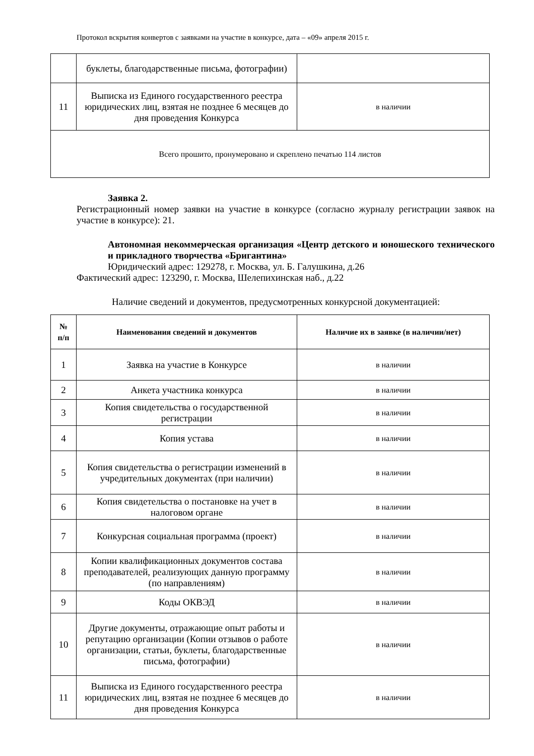Протокол вскрытия конвертов с заявками на участие в конкурсе, дата – «09» апреля 2015 г.
| | буклеты, благодарственные письма, фотографии) | |
| 11 | Выписка из Единого государственного реестра юридических лиц, взятая не позднее 6 месяцев до дня проведения Конкурса | в наличии |
| Всего прошито, пронумеровано и скреплено печатью 114 листов | | |
Заявка 2.
Регистрационный номер заявки на участие в конкурсе (согласно журналу регистрации заявок на участие в конкурсе): 21.
Автономная некоммерческая организация «Центр детского и юношеского технического и прикладного творчества «Бригантина»
Юридический адрес: 129278, г. Москва, ул. Б. Галушкина, д.26
Фактический адрес: 123290, г. Москва, Шелепихинская наб., д.22
Наличие сведений и документов, предусмотренных конкурсной документацией:
| № п/п | Наименования сведений и документов | Наличие их в заявке (в наличии/нет) |
| --- | --- | --- |
| 1 | Заявка на участие в Конкурсе | в наличии |
| 2 | Анкета участника конкурса | в наличии |
| 3 | Копия свидетельства о государственной регистрации | в наличии |
| 4 | Копия устава | в наличии |
| 5 | Копия свидетельства о регистрации изменений в учредительных документах (при наличии) | в наличии |
| 6 | Копия свидетельства о постановке на учет в налоговом органе | в наличии |
| 7 | Конкурсная социальная программа (проект) | в наличии |
| 8 | Копии квалификационных документов состава преподавателей, реализующих данную программу (по направлениям) | в наличии |
| 9 | Коды ОКВЭД | в наличии |
| 10 | Другие документы, отражающие опыт работы и репутацию организации (Копии отзывов о работе организации, статьи, буклеты, благодарственные письма, фотографии) | в наличии |
| 11 | Выписка из Единого государственного реестра юридических лиц, взятая не позднее 6 месяцев до дня проведения Конкурса | в наличии |